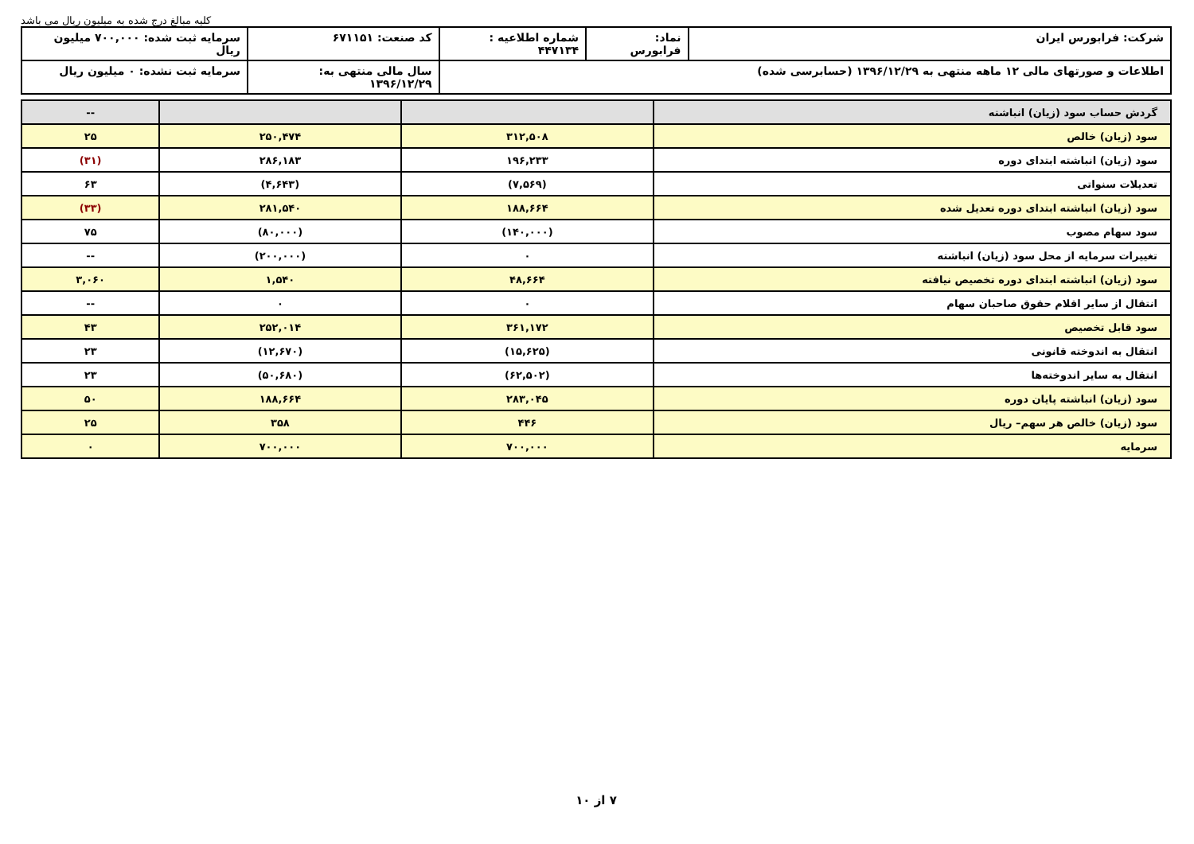کلیه مبالغ درج شده به میلیون ریال می باشد
| شرکت: فرابورس ایران | نماد: فرابورس | شماره اطلاعیه : ۴۴۷۱۳۴ | کد صنعت: ۶۷۱۱۵۱ | سرمایه ثبت شده: ۷۰۰,۰۰۰ میلیون ریال |
| اطلاعات و صورتهای مالی ۱۲ ماهه منتهی به ۱۳۹۶/۱۲/۲۹ (حسابرسی شده) | | | سال مالی منتهی به: ۱۳۹۶/۱۲/۲۹ | سرمایه ثبت نشده: ۰ میلیون ریال |
| گردش حساب سود (زیان) انباشته | | | -- |
| سود (زیان) خالص | ۳۱۲,۵۰۸ | ۲۵۰,۴۷۴ | ۲۵ |
| سود (زیان) انباشته ابتدای دوره | ۱۹۶,۲۳۳ | ۲۸۶,۱۸۳ | (۳۱) |
| تعدیلات سنواتی | (۷,۵۶۹) | (۴,۶۴۳) | ۶۳ |
| سود (زیان) انباشته ابتدای دوره تعدیل شده | ۱۸۸,۶۶۴ | ۲۸۱,۵۴۰ | (۳۳) |
| سود سهام مصوب | (۱۴۰,۰۰۰) | (۸۰,۰۰۰) | ۷۵ |
| تغییرات سرمایه از محل سود (زیان) انباشته | ۰ | (۲۰۰,۰۰۰) | -- |
| سود (زیان) انباشته ابتدای دوره تخصیص نیافته | ۴۸,۶۶۴ | ۱,۵۴۰ | ۳,۰۶۰ |
| انتقال از سایر اقلام حقوق صاحبان سهام | ۰ | ۰ | -- |
| سود قابل تخصیص | ۳۶۱,۱۷۲ | ۲۵۲,۰۱۴ | ۴۳ |
| انتقال به اندوخته قانونی | (۱۵,۶۲۵) | (۱۲,۶۷۰) | ۲۳ |
| انتقال به سایر اندوخته‌ها | (۶۲,۵۰۲) | (۵۰,۶۸۰) | ۲۳ |
| سود (زیان) انباشته پایان دوره | ۲۸۳,۰۴۵ | ۱۸۸,۶۶۴ | ۵۰ |
| سود (زیان) خالص هر سهم– ریال | ۴۴۶ | ۳۵۸ | ۲۵ |
| سرمایه | ۷۰۰,۰۰۰ | ۷۰۰,۰۰۰ | ۰ |
۷ از ۱۰